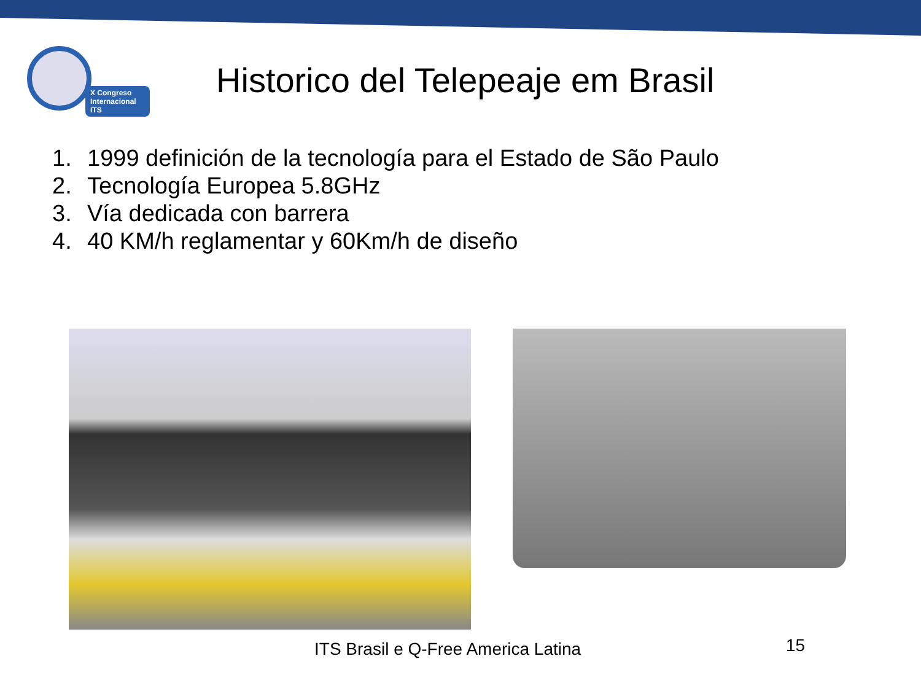X Congreso
Internacional ITS
Historico del Telepeaje em Brasil
1. 1999 definición de la tecnología para el Estado de São Paulo
2. Tecnología Europea 5.8GHz
3. Vía dedicada con barrera
4. 40 KM/h reglamentar y 60Km/h de diseño
ITS Brasil e Q-Free America Latina
15